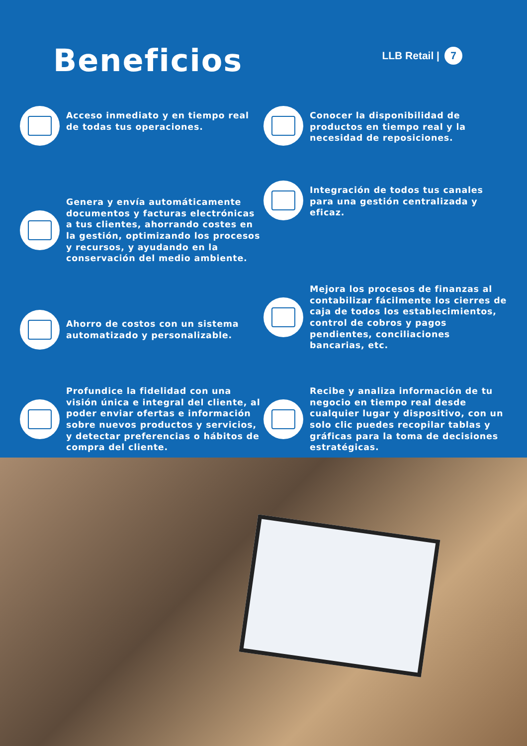Beneficios
LLB Retail | 7
Acceso inmediato y en tiempo real de todas tus operaciones.
Genera y envía automáticamente documentos y facturas electrónicas a tus clientes, ahorrando costes en la gestión, optimizando los procesos y recursos, y ayudando en la conservación del medio ambiente.
Ahorro de costos con un sistema automatizado y personalizable.
Profundice la fidelidad con una visión única e integral del cliente, al poder enviar ofertas e información sobre nuevos productos y servicios, y detectar preferencias o hábitos de compra del cliente.
Conocer la disponibilidad de productos en tiempo real y la necesidad de reposiciones.
Integración de todos tus canales para una gestión centralizada y eficaz.
Mejora los procesos de finanzas al contabilizar fácilmente los cierres de caja de todos los establecimientos, control de cobros y pagos pendientes, conciliaciones bancarias, etc.
Recibe y analiza información de tu negocio en tiempo real desde cualquier lugar y dispositivo, con un solo clic puedes recopilar tablas y gráficas para la toma de decisiones estratégicas.